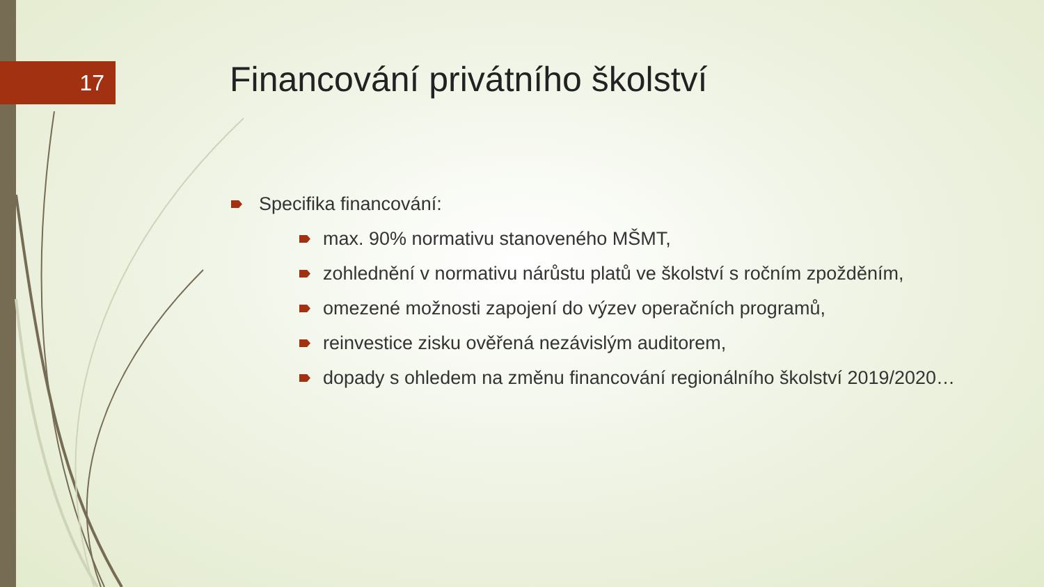17
Financování privátního školství
Specifika financování:
max. 90% normativu stanoveného MŠMT,
zohlednění v normativu nárůstu platů ve školství s ročním zpožděním,
omezené možnosti zapojení do výzev operačních programů,
reinvestice zisku ověřená nezávislým auditorem,
dopady s ohledem na změnu financování regionálního školství 2019/2020…